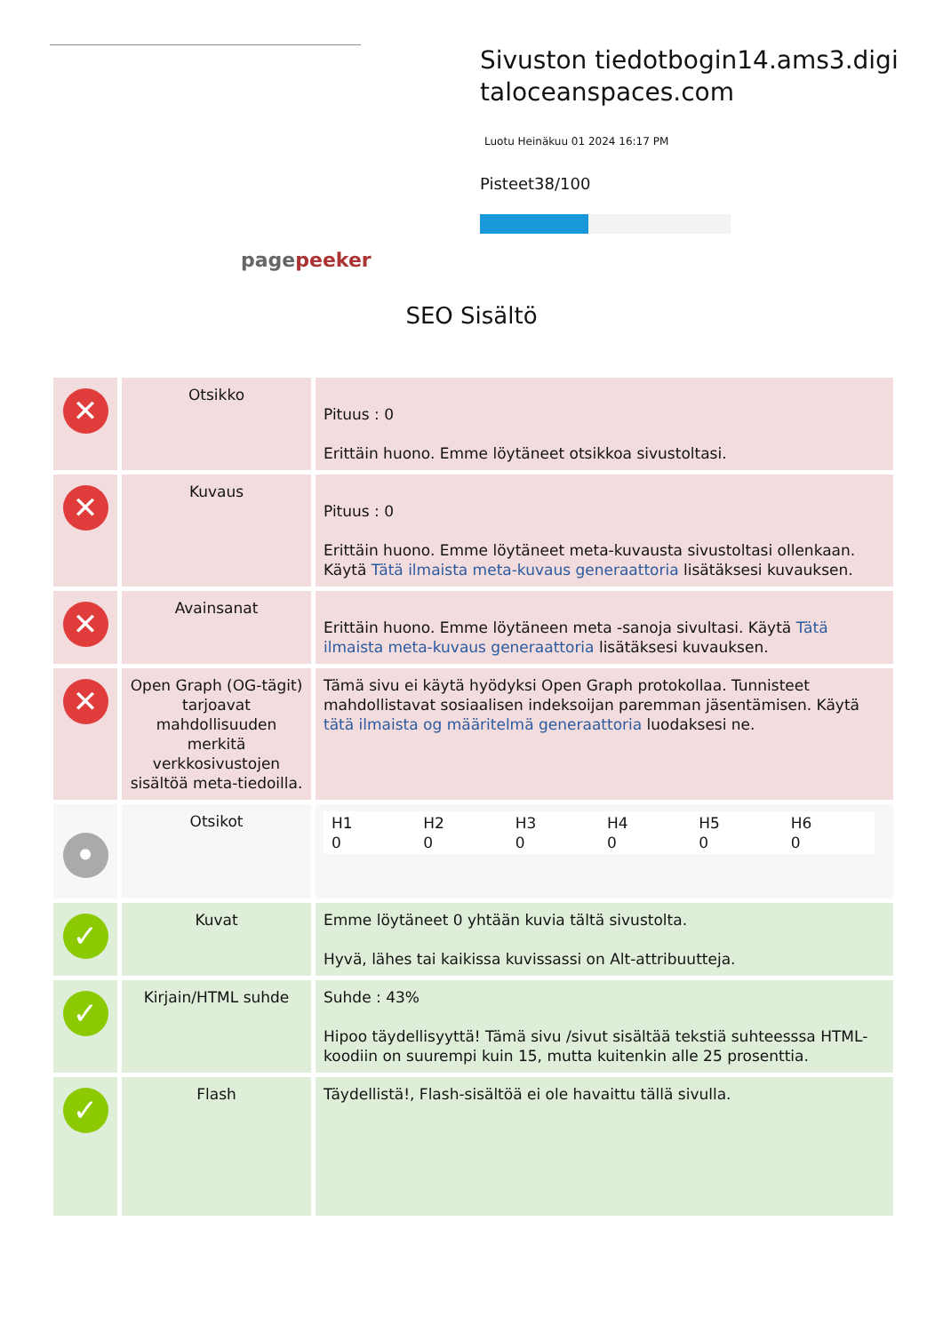pagepeeker
Sivuston tiedotbogin14.ams3.digitaloceanspaces.com
Luotu Heinäkuu 01 2024 16:17 PM
Pisteet38/100
SEO Sisältö
| ✕ | Otsikko | Pituus : 0 Erittäin huono. Emme löytäneet otsikkoa sivustoltasi. |
| ✕ | Kuvaus | Pituus : 0 Erittäin huono. Emme löytäneet meta-kuvausta sivustoltasi ollenkaan. Käytä Tätä ilmaista meta-kuvaus generaattoria lisätäksesi kuvauksen. |
| ✕ | Avainsanat | Erittäin huono. Emme löytäneen meta -sanoja sivultasi. Käytä Tätä ilmaista meta-kuvaus generaattoria lisätäksesi kuvauksen. |
| ✕ | Open Graph (OG-tägit) tarjoavat mahdollisuuden merkitä verkkosivustojen sisältöä meta-tiedoilla. | Tämä sivu ei käytä hyödyksi Open Graph protokollaa. Tunnisteet mahdollistavat sosiaalisen indeksoijan paremman jäsentämisen. Käytä tätä ilmaista og määritelmä generaattoria luodaksesi ne. |
| • | Otsikot | / H1 0 / H2 0 / H3 0 / H4 0 / H5 0 / H6 0 / |
| ✓ | Kuvat | Emme löytäneet 0 yhtään kuvia tältä sivustolta. Hyvä, lähes tai kaikissa kuvissassi on Alt-attribuutteja. |
| ✓ | Kirjain/HTML suhde | Suhde : 43% Hipoo täydellisyyttä! Tämä sivu /sivut sisältää tekstiä suhteesssa HTML-koodiin on suurempi kuin 15, mutta kuitenkin alle 25 prosenttia. |
| ✓ | Flash | Täydellistä!, Flash-sisältöä ei ole havaittu tällä sivulla. |